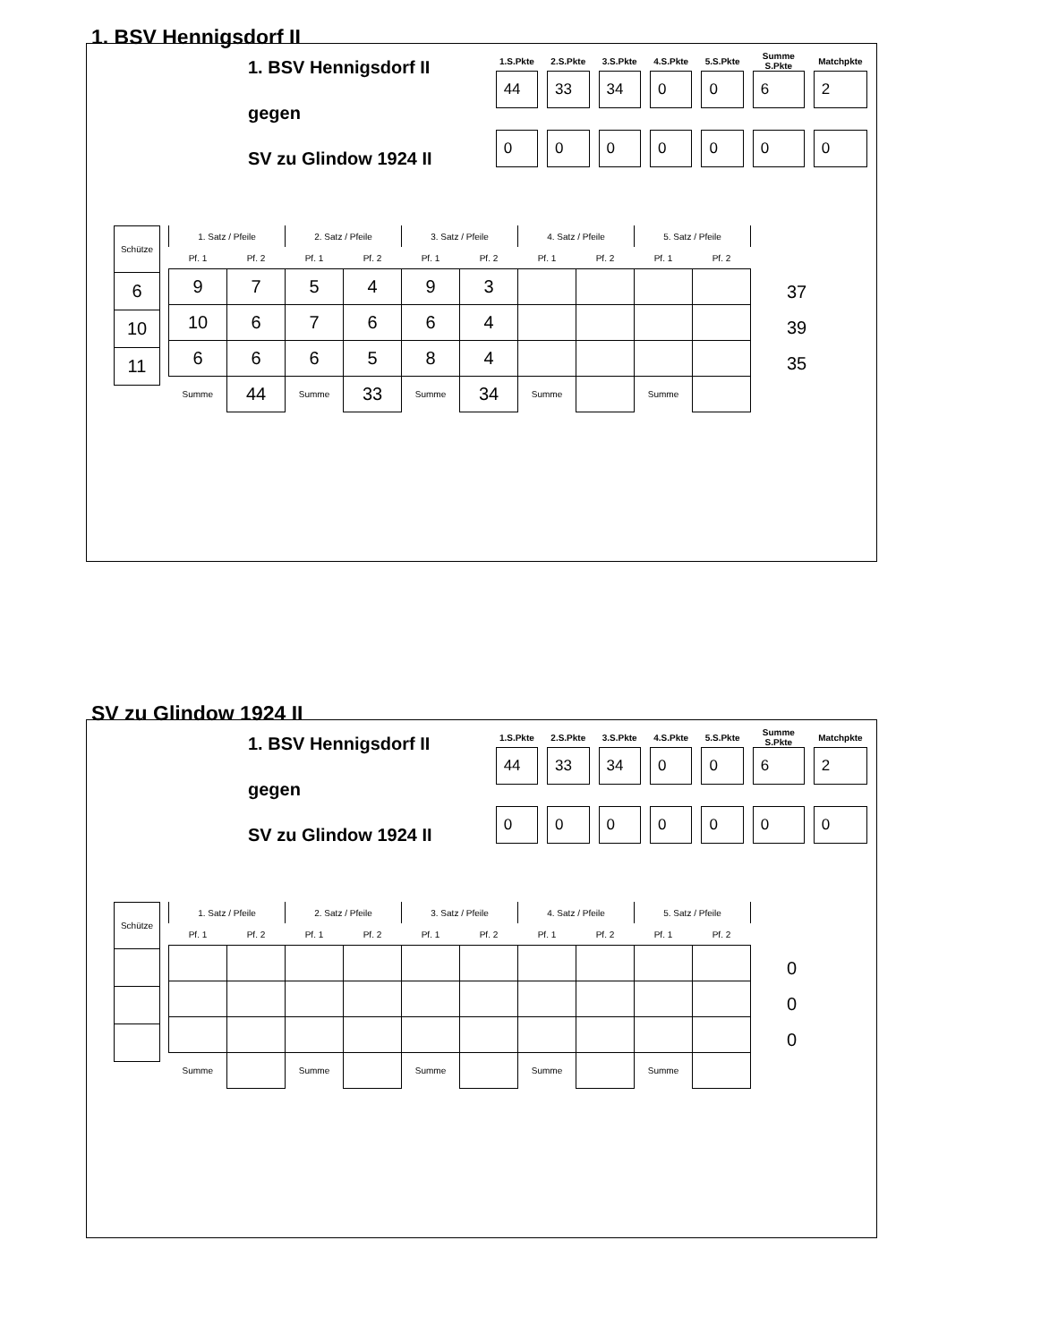1. BSV Hennigsdorf II
1. BSV Hennigsdorf II
gegen
SV zu Glindow 1924 II
| 1.S.Pkte | 2.S.Pkte | 3.S.Pkte | 4.S.Pkte | 5.S.Pkte | Summe S.Pkte | Matchpkte |
| --- | --- | --- | --- | --- | --- | --- |
| 44 | 33 | 34 | 0 | 0 | 6 | 2 |
| 0 | 0 | 0 | 0 | 0 | 0 | 0 |
| Schütze |
| 6 |
| 10 |
| 11 |
| 1. Satz / Pfeile | | 2. Satz / Pfeile | | 3. Satz / Pfeile | | 4. Satz / Pfeile | | 5. Satz / Pfeile | |
| --- | --- | --- | --- | --- | --- | --- | --- | --- | --- |
| Pf. 1 | Pf. 2 | Pf. 1 | Pf. 2 | Pf. 1 | Pf. 2 | Pf. 1 | Pf. 2 | Pf. 1 | Pf. 2 |
| 9 | 7 | 5 | 4 | 9 | 3 | | | | |
| 10 | 6 | 7 | 6 | 6 | 4 | | | | |
| 6 | 6 | 6 | 5 | 8 | 4 | | | | |
| Summe | 44 | Summe | 33 | Summe | 34 | Summe | | Summe | |
37
39
35
SV zu Glindow 1924 II
1. BSV Hennigsdorf II
gegen
SV zu Glindow 1924 II
| 1.S.Pkte | 2.S.Pkte | 3.S.Pkte | 4.S.Pkte | 5.S.Pkte | Summe S.Pkte | Matchpkte |
| --- | --- | --- | --- | --- | --- | --- |
| 44 | 33 | 34 | 0 | 0 | 6 | 2 |
| 0 | 0 | 0 | 0 | 0 | 0 | 0 |
| Schütze |
| 1. Satz / Pfeile | | 2. Satz / Pfeile | | 3. Satz / Pfeile | | 4. Satz / Pfeile | | 5. Satz / Pfeile | |
| --- | --- | --- | --- | --- | --- | --- | --- | --- | --- |
| Pf. 1 | Pf. 2 | Pf. 1 | Pf. 2 | Pf. 1 | Pf. 2 | Pf. 1 | Pf. 2 | Pf. 1 | Pf. 2 |
| Summe | | Summe | | Summe | | Summe | | Summe | |
0
0
0